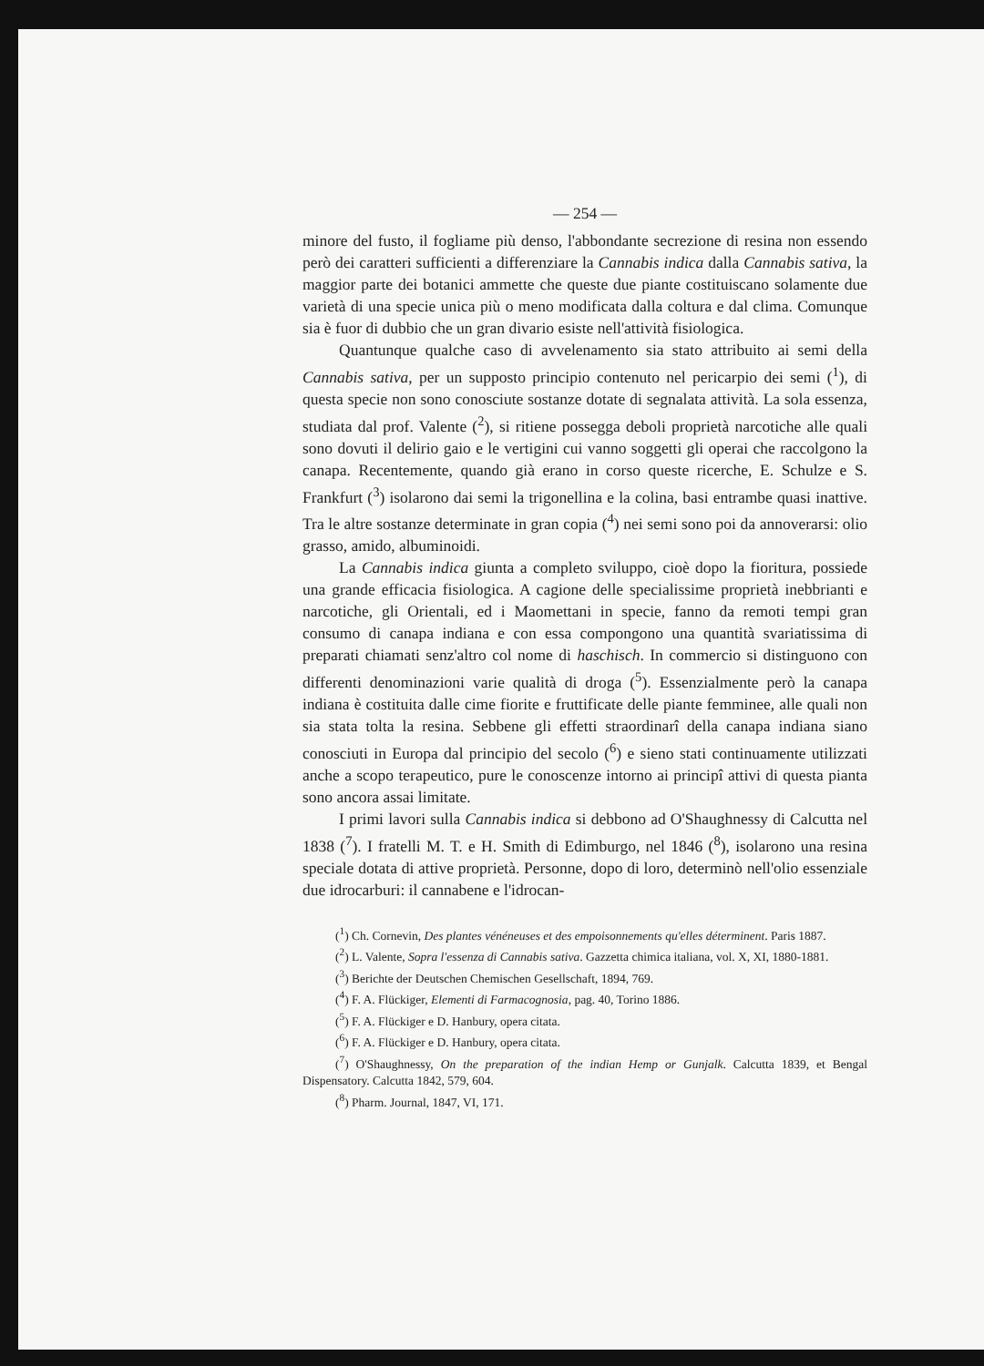— 254 —
minore del fusto, il fogliame più denso, l'abbondante secrezione di resina non essendo però dei caratteri sufficienti a differenziare la Cannabis indica dalla Cannabis sativa, la maggior parte dei botanici ammette che queste due piante costituiscano solamente due varietà di una specie unica più o meno modificata dalla coltura e dal clima. Comunque sia è fuor di dubbio che un gran divario esiste nell'attività fisiologica.
Quantunque qualche caso di avvelenamento sia stato attribuito ai semi della Cannabis sativa, per un supposto principio contenuto nel pericarpio dei semi (<sup>1</sup>), di questa specie non sono conosciute sostanze dotate di segnalata attività. La sola essenza, studiata dal prof. Valente (<sup>2</sup>), si ritiene possegga deboli proprietà narcotiche alle quali sono dovuti il delirio gaio e le vertigini cui vanno soggetti gli operai che raccolgono la canapa. Recentemente, quando già erano in corso queste ricerche, E. Schulze e S. Frankfurt (<sup>3</sup>) isolarono dai semi la trigonellina e la colina, basi entrambe quasi inattive. Tra le altre sostanze determinate in gran copia (<sup>4</sup>) nei semi sono poi da annoverarsi: olio grasso, amido, albuminoidi.
La Cannabis indica giunta a completo sviluppo, cioè dopo la fioritura, possiede una grande efficacia fisiologica. A cagione delle specialissime proprietà inebbrianti e narcotiche, gli Orientali, ed i Maomettani in specie, fanno da remoti tempi gran consumo di canapa indiana e con essa compongono una quantità svariatissima di preparati chiamati senz'altro col nome di haschisch. In commercio si distinguono con differenti denominazioni varie qualità di droga (<sup>5</sup>). Essenzialmente però la canapa indiana è costituita dalle cime fiorite e fruttificate delle piante femminee, alle quali non sia stata tolta la resina. Sebbene gli effetti straordinarî della canapa indiana siano conosciuti in Europa dal principio del secolo (<sup>6</sup>) e sieno stati continuamente utilizzati anche a scopo terapeutico, pure le conoscenze intorno ai principî attivi di questa pianta sono ancora assai limitate.
I primi lavori sulla Cannabis indica si debbono ad O'Shaughnessy di Calcutta nel 1838 (<sup>7</sup>). I fratelli M. T. e H. Smith di Edimburgo, nel 1846 (<sup>8</sup>), isolarono una resina speciale dotata di attive proprietà. Personne, dopo di loro, determinò nell'olio essenziale due idrocarburi: il cannabene e l'idrocan-
(<sup>1</sup>) Ch. Cornevin, Des plantes vénéneuses et des empoisonnements qu'elles déterminent. Paris 1887.
(<sup>2</sup>) L. Valente, Sopra l'essenza di Cannabis sativa. Gazzetta chimica italiana, vol. X, XI, 1880-1881.
(<sup>3</sup>) Berichte der Deutschen Chemischen Gesellschaft, 1894, 769.
(<sup>4</sup>) F. A. Flückiger, Elementi di Farmacognosia, pag. 40, Torino 1886.
(<sup>5</sup>) F. A. Flückiger e D. Hanbury, opera citata.
(<sup>6</sup>) F. A. Flückiger e D. Hanbury, opera citata.
(<sup>7</sup>) O'Shaughnessy, On the preparation of the indian Hemp or Gunjalk. Calcutta 1839, et Bengal Dispensatory. Calcutta 1842, 579, 604.
(<sup>8</sup>) Pharm. Journal, 1847, VI, 171.